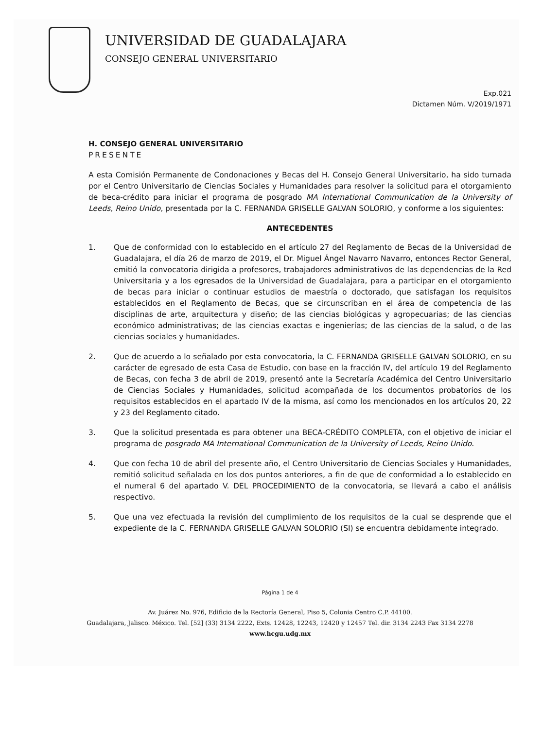UNIVERSIDAD DE GUADALAJARA
CONSEJO GENERAL UNIVERSITARIO
Exp.021
Dictamen Núm. V/2019/1971
H. CONSEJO GENERAL UNIVERSITARIO
PRESENTE
A esta Comisión Permanente de Condonaciones y Becas del H. Consejo General Universitario, ha sido turnada por el Centro Universitario de Ciencias Sociales y Humanidades para resolver la solicitud para el otorgamiento de beca-crédito para iniciar el programa de posgrado MA International Communication de la University of Leeds, Reino Unido, presentada por la C. FERNANDA GRISELLE GALVAN SOLORIO, y conforme a los siguientes:
ANTECEDENTES
1. Que de conformidad con lo establecido en el artículo 27 del Reglamento de Becas de la Universidad de Guadalajara, el día 26 de marzo de 2019, el Dr. Miguel Ángel Navarro Navarro, entonces Rector General, emitió la convocatoria dirigida a profesores, trabajadores administrativos de las dependencias de la Red Universitaria y a los egresados de la Universidad de Guadalajara, para a participar en el otorgamiento de becas para iniciar o continuar estudios de maestría o doctorado, que satisfagan los requisitos establecidos en el Reglamento de Becas, que se circunscriban en el área de competencia de las disciplinas de arte, arquitectura y diseño; de las ciencias biológicas y agropecuarias; de las ciencias económico administrativas; de las ciencias exactas e ingenierías; de las ciencias de la salud, o de las ciencias sociales y humanidades.
2. Que de acuerdo a lo señalado por esta convocatoria, la C. FERNANDA GRISELLE GALVAN SOLORIO, en su carácter de egresado de esta Casa de Estudio, con base en la fracción IV, del artículo 19 del Reglamento de Becas, con fecha 3 de abril de 2019, presentó ante la Secretaría Académica del Centro Universitario de Ciencias Sociales y Humanidades, solicitud acompañada de los documentos probatorios de los requisitos establecidos en el apartado IV de la misma, así como los mencionados en los artículos 20, 22 y 23 del Reglamento citado.
3. Que la solicitud presentada es para obtener una BECA-CRÉDITO COMPLETA, con el objetivo de iniciar el programa de posgrado MA International Communication de la University of Leeds, Reino Unido.
4. Que con fecha 10 de abril del presente año, el Centro Universitario de Ciencias Sociales y Humanidades, remitió solicitud señalada en los dos puntos anteriores, a fin de que de conformidad a lo establecido en el numeral 6 del apartado V. DEL PROCEDIMIENTO de la convocatoria, se llevará a cabo el análisis respectivo.
5. Que una vez efectuada la revisión del cumplimiento de los requisitos de la cual se desprende que el expediente de la C. FERNANDA GRISELLE GALVAN SOLORIO (SI) se encuentra debidamente integrado.
Página 1 de 4
Av. Juárez No. 976, Edificio de la Rectoría General, Piso 5, Colonia Centro C.P. 44100.
Guadalajara, Jalisco. México. Tel. [52] (33) 3134 2222, Exts. 12428, 12243, 12420 y 12457 Tel. dir. 3134 2243 Fax 3134 2278
www.hcgu.udg.mx